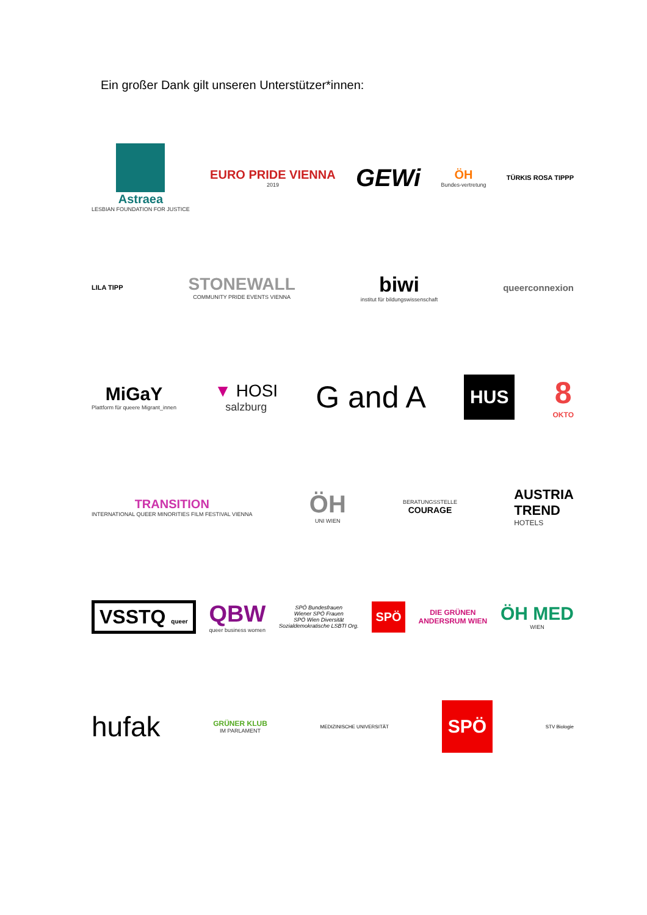Ein großer Dank gilt unseren Unterstützer*innen:
Astraea
LESBIAN FOUNDATION FOR JUSTICE
EURO PRIDE VIENNA
2019
GEWi
ÖH
Bundes-vertretung
TÜRKIS ROSA TIPPP
LILA TIPP
STONEWALL
COMMUNITY PRIDE EVENTS VIENNA
biwi
institut für bildungswissenschaft
queerconnexion
MiGaY
Plattform für queere Migrant_innen
▼ HOSI
salzburg
G and A
HUS
8
OKTO
TRANSITION
INTERNATIONAL QUEER MINORITIES FILM FESTIVAL VIENNA
ÖH
UNI WIEN
BERATUNGSSTELLE
COURAGE
AUSTRIA
TREND
HOTELS
VSSTQ queer
QBW
queer business women
SPÖ Bundesfrauen
Wiener SPÖ Frauen
SPÖ Wien Diversität
Sozialdemokratische LSBTI Org.
SPÖ
DIE GRÜNEN
ANDERSRUM WIEN
ÖH MED
WIEN
hufak
GRÜNER KLUB
IM PARLAMENT
MEDIZINISCHE UNIVERSITÄT
SPÖ
STV Biologie